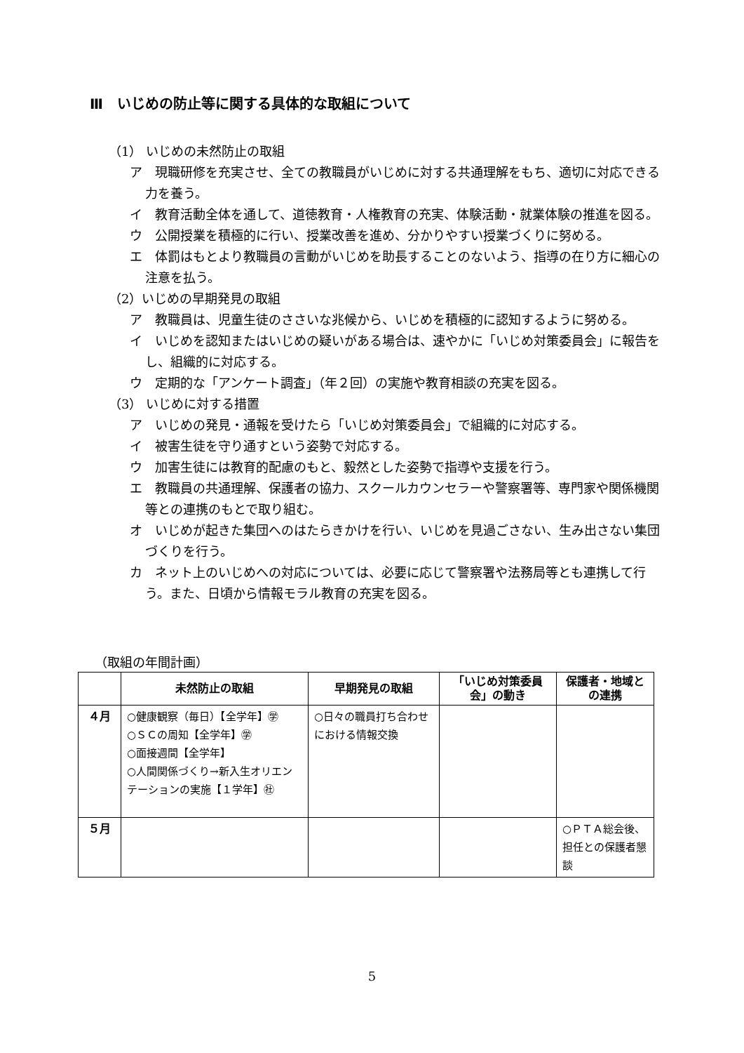Ⅲ　いじめの防止等に関する具体的な取組について
（1） いじめの未然防止の取組
ア　現職研修を充実させ、全ての教職員がいじめに対する共通理解をもち、適切に対応できる力を養う。
イ　教育活動全体を通して、道徳教育・人権教育の充実、体験活動・就業体験の推進を図る。
ウ　公開授業を積極的に行い、授業改善を進め、分かりやすい授業づくりに努める。
エ　体罰はもとより教職員の言動がいじめを助長することのないよう、指導の在り方に細心の注意を払う。
（2）いじめの早期発見の取組
ア　教職員は、児童生徒のささいな兆候から、いじめを積極的に認知するように努める。
イ　いじめを認知またはいじめの疑いがある場合は、速やかに「いじめ対策委員会」に報告をし、組織的に対応する。
ウ　定期的な「アンケート調査」（年２回）の実施や教育相談の充実を図る。
（3） いじめに対する措置
ア　いじめの発見・通報を受けたら「いじめ対策委員会」で組織的に対応する。
イ　被害生徒を守り通すという姿勢で対応する。
ウ　加害生徒には教育的配慮のもと、毅然とした姿勢で指導や支援を行う。
エ　教職員の共通理解、保護者の協力、スクールカウンセラーや警察署等、専門家や関係機関等との連携のもとで取り組む。
オ　いじめが起きた集団へのはたらきかけを行い、いじめを見過ごさない、生み出さない集団づくりを行う。
カ　ネット上のいじめへの対応については、必要に応じて警察署や法務局等とも連携して行う。また、日頃から情報モラル教育の充実を図る。
（取組の年間計画）
| | 未然防止の取組 | 早期発見の取組 | 「いじめ対策委員会」の動き | 保護者・地域との連携 |
| --- | --- | --- | --- | --- |
| ４月 | ○健康観察（毎日）【全学年】㊫ ○ＳＣの周知【全学年】㊫ ○面接週間【全学年】 ○人間関係づくり→新入生オリエンテーションの実施【１学年】㊓ | ○日々の職員打ち合わせにおける情報交換 | | |
| ５月 | | | | ○ＰＴＡ総会後、担任との保護者懇談 |
5